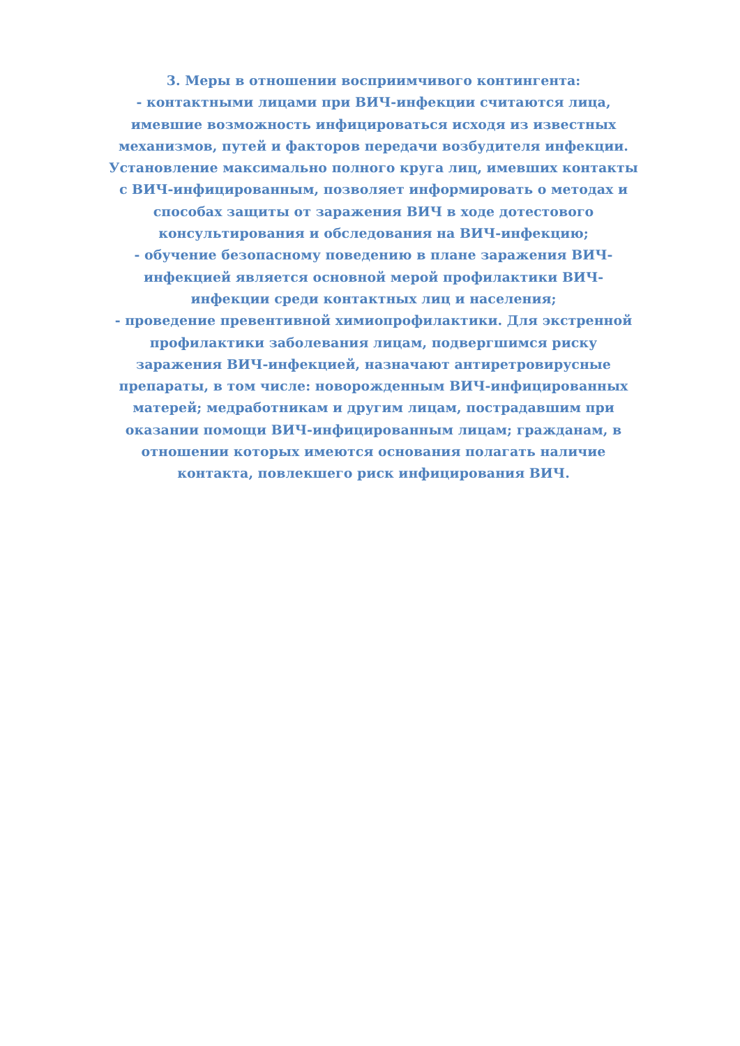3. Меры в отношении восприимчивого контингента:
- контактными лицами при ВИЧ-инфекции считаются лица, имевшие возможность инфицироваться исходя из известных механизмов, путей и факторов передачи возбудителя инфекции. Установление максимально полного круга лиц, имевших контакты с ВИЧ-инфицированным, позволяет информировать о методах и способах защиты от заражения ВИЧ в ходе дотестового консультирования и обследования на ВИЧ-инфекцию;
- обучение безопасному поведению в плане заражения ВИЧ-инфекцией является основной мерой профилактики ВИЧ-инфекции среди контактных лиц и населения;
- проведение превентивной химиопрофилактики. Для экстренной профилактики заболевания лицам, подвергшимся риску заражения ВИЧ-инфекцией, назначают антиретровирусные препараты, в том числе: новорожденным ВИЧ-инфицированных матерей; медработникам и другим лицам, пострадавшим при оказании помощи ВИЧ-инфицированным лицам; гражданам, в отношении которых имеются основания полагать наличие контакта, повлекшего риск инфицирования ВИЧ.